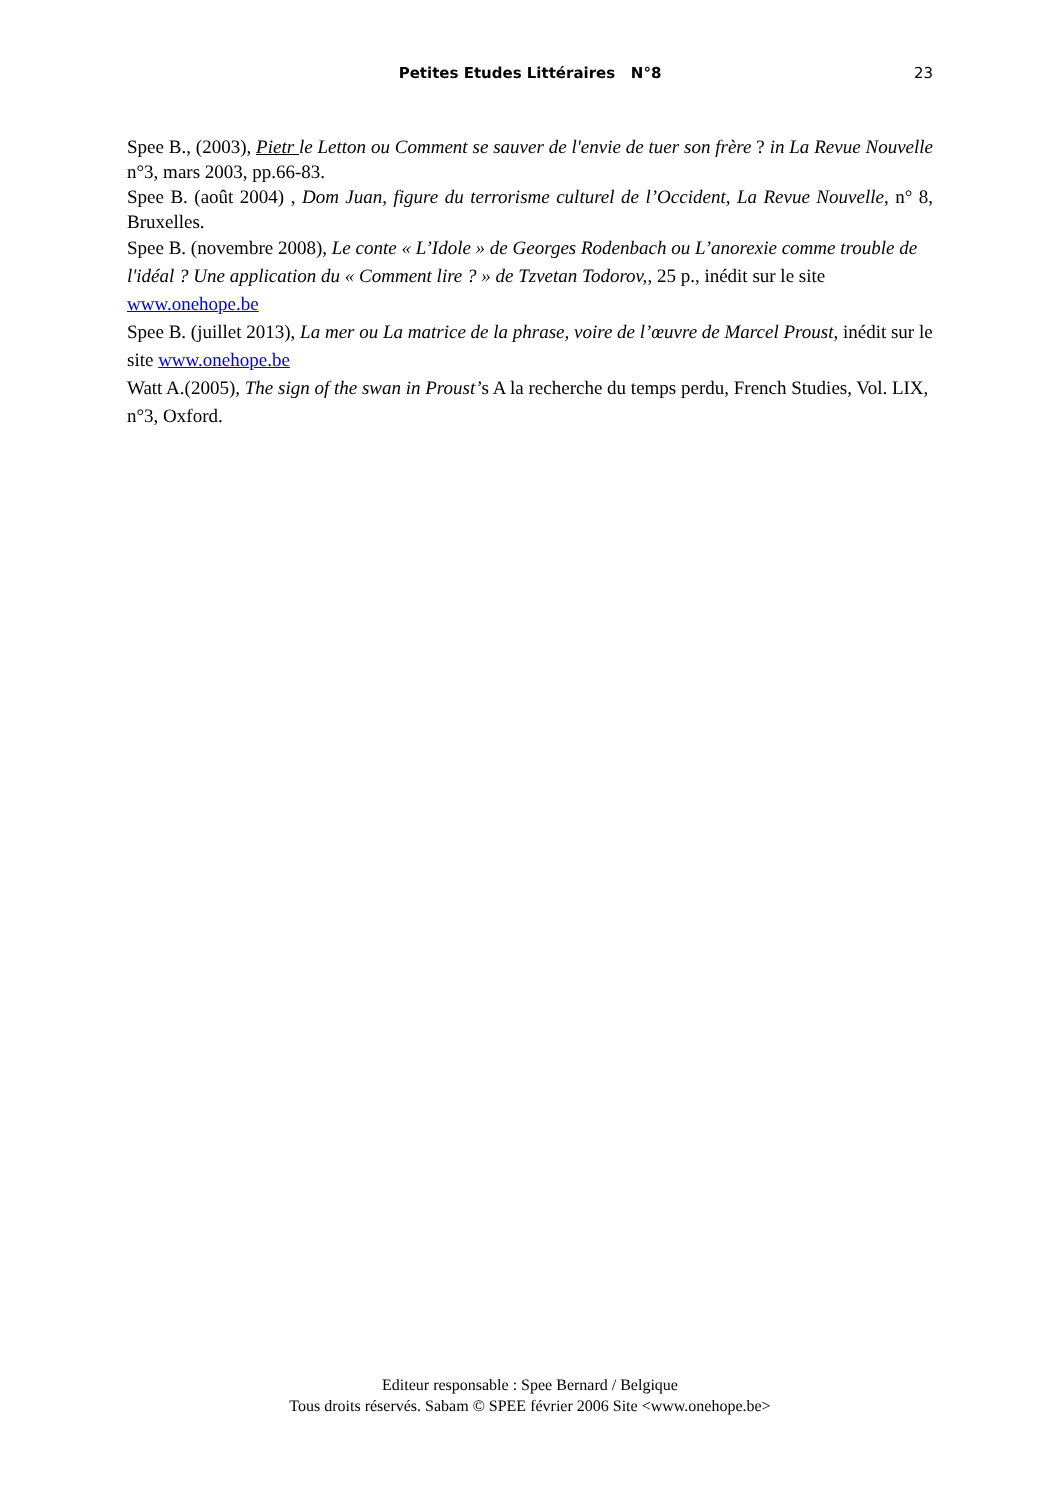Petites Etudes Littéraires N°8 23
Spee B., (2003), Pietr le Letton ou Comment se sauver de l'envie de tuer son frère ? in La Revue Nouvelle n°3, mars 2003, pp.66-83.
Spee B. (août 2004) , Dom Juan, figure du terrorisme culturel de l’Occident, La Revue Nouvelle, n° 8, Bruxelles.
Spee B. (novembre 2008), Le conte « L’Idole » de Georges Rodenbach ou L’anorexie comme trouble de l'idéal ? Une application du « Comment lire ? » de Tzvetan Todorov,, 25 p., inédit sur le site www.onehope.be
Spee B. (juillet 2013), La mer ou La matrice de la phrase, voire de l’œuvre de Marcel Proust, inédit sur le site www.onehope.be
Watt A.(2005), The sign of the swan in Proust’s A la recherche du temps perdu, French Studies, Vol. LIX, n°3, Oxford.
Editeur responsable : Spee Bernard / Belgique
Tous droits réservés. Sabam © SPEE février 2006 Site <www.onehope.be>